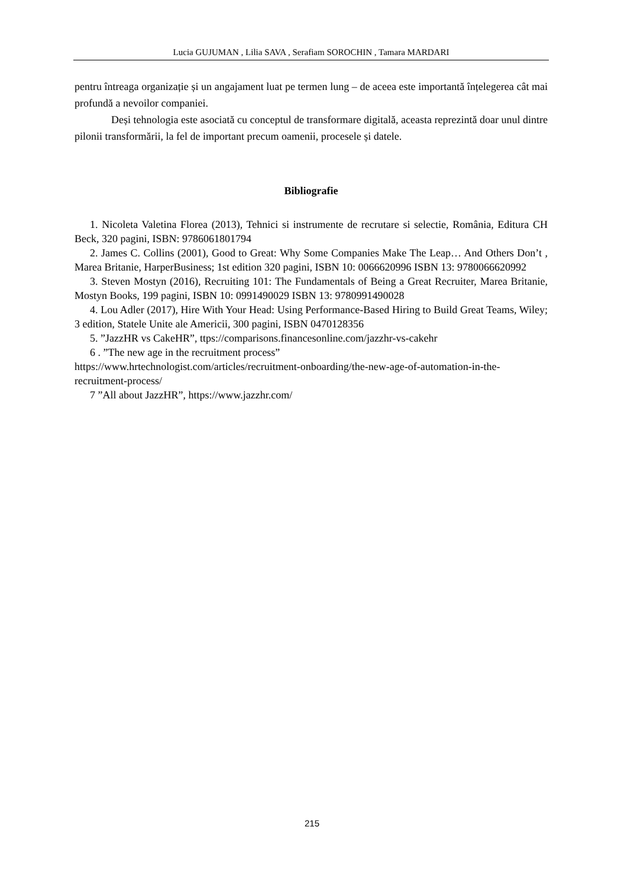Lucia GUJUMAN , Lilia SAVA , Serafiam SOROCHIN , Tamara MARDARI
pentru întreaga organizație și un angajament luat pe termen lung – de aceea este importantă înțelegerea cât mai profundă a nevoilor companiei.
Deși tehnologia este asociată cu conceptul de transformare digitală, aceasta reprezintă doar unul dintre pilonii transformării, la fel de important precum oamenii, procesele și datele.
Bibliografie
1. Nicoleta Valetina Florea (2013), Tehnici si instrumente de recrutare si selectie, România, Editura CH Beck, 320 pagini, ISBN: 9786061801794
2. James C. Collins (2001), Good to Great: Why Some Companies Make The Leap… And Others Don’t , Marea Britanie, HarperBusiness; 1st edition 320 pagini, ISBN 10: 0066620996 ISBN 13: 9780066620992
3. Steven Mostyn (2016), Recruiting 101: The Fundamentals of Being a Great Recruiter, Marea Britanie, Mostyn Books, 199 pagini, ISBN 10: 0991490029 ISBN 13: 9780991490028
4. Lou Adler (2017), Hire With Your Head: Using Performance-Based Hiring to Build Great Teams, Wiley; 3 edition, Statele Unite ale Americii, 300 pagini, ISBN 0470128356
5. ”JazzHR vs CakeHR”, ttps://comparisons.financesonline.com/jazzhr-vs-cakehr
6 . ”The new age in the recruitment process”
https://www.hrtechnologist.com/articles/recruitment-onboarding/the-new-age-of-automation-in-the-recruitment-process/
7 ”All about JazzHR”, https://www.jazzhr.com/
215